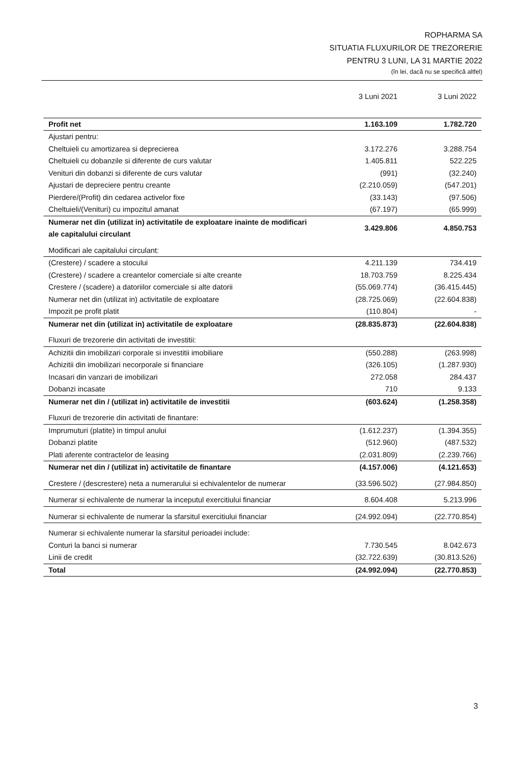ROPHARMA SA
SITUATIA FLUXURILOR DE TREZORERIE
PENTRU 3 LUNI, LA 31 MARTIE 2022
(în lei, dacă nu se specifică altfel)
| | 3 Luni 2021 | 3 Luni 2022 |
| --- | --- | --- |
| Profit net | 1.163.109 | 1.782.720 |
| Ajustari pentru: | | |
| Cheltuieli cu amortizarea si deprecierea | 3.172.276 | 3.288.754 |
| Cheltuieli cu dobanzile si diferente de curs valutar | 1.405.811 | 522.225 |
| Venituri din dobanzi si diferente de curs valutar | (991) | (32.240) |
| Ajustari de depreciere pentru creante | (2.210.059) | (547.201) |
| Pierdere/(Profit) din cedarea activelor fixe | (33.143) | (97.506) |
| Cheltuieli/(Venituri) cu impozitul amanat | (67.197) | (65.999) |
| Numerar net din (utilizat in) activitatile de exploatare inainte de modificari ale capitalului circulant | 3.429.806 | 4.850.753 |
| Modificari ale capitalului circulant: | | |
| (Crestere) / scadere a stocului | 4.211.139 | 734.419 |
| (Crestere) / scadere a creantelor comerciale si alte creante | 18.703.759 | 8.225.434 |
| Crestere / (scadere) a datoriilor comerciale si alte datorii | (55.069.774) | (36.415.445) |
| Numerar net din (utilizat in) activitatile de exploatare | (28.725.069) | (22.604.838) |
| Impozit pe profit platit | (110.804) | - |
| Numerar net din (utilizat in) activitatile de exploatare | (28.835.873) | (22.604.838) |
| Fluxuri de trezorerie din activitati de investitii: | | |
| Achizitii din imobilizari corporale si investitii imobiliare | (550.288) | (263.998) |
| Achizitii din imobilizari necorporale si financiare | (326.105) | (1.287.930) |
| Incasari din vanzari de imobilizari | 272.058 | 284.437 |
| Dobanzi incasate | 710 | 9.133 |
| Numerar net din / (utilizat in) activitatile de investitii | (603.624) | (1.258.358) |
| Fluxuri de trezorerie din activitati de finantare: | | |
| Imprumuturi (platite) in timpul anului | (1.612.237) | (1.394.355) |
| Dobanzi platite | (512.960) | (487.532) |
| Plati aferente contractelor de leasing | (2.031.809) | (2.239.766) |
| Numerar net din / (utilizat in) activitatile de finantare | (4.157.006) | (4.121.653) |
| Crestere / (descrestere) neta a numerarului si echivalentelor de numerar | (33.596.502) | (27.984.850) |
| Numerar si echivalente de numerar la inceputul exercitiului financiar | 8.604.408 | 5.213.996 |
| Numerar si echivalente de numerar la sfarsitul exercitiului financiar | (24.992.094) | (22.770.854) |
| Numerar si echivalente numerar la sfarsitul perioadei include: | | |
| Conturi la banci si numerar | 7.730.545 | 8.042.673 |
| Linii de credit | (32.722.639) | (30.813.526) |
| Total | (24.992.094) | (22.770.853) |
3